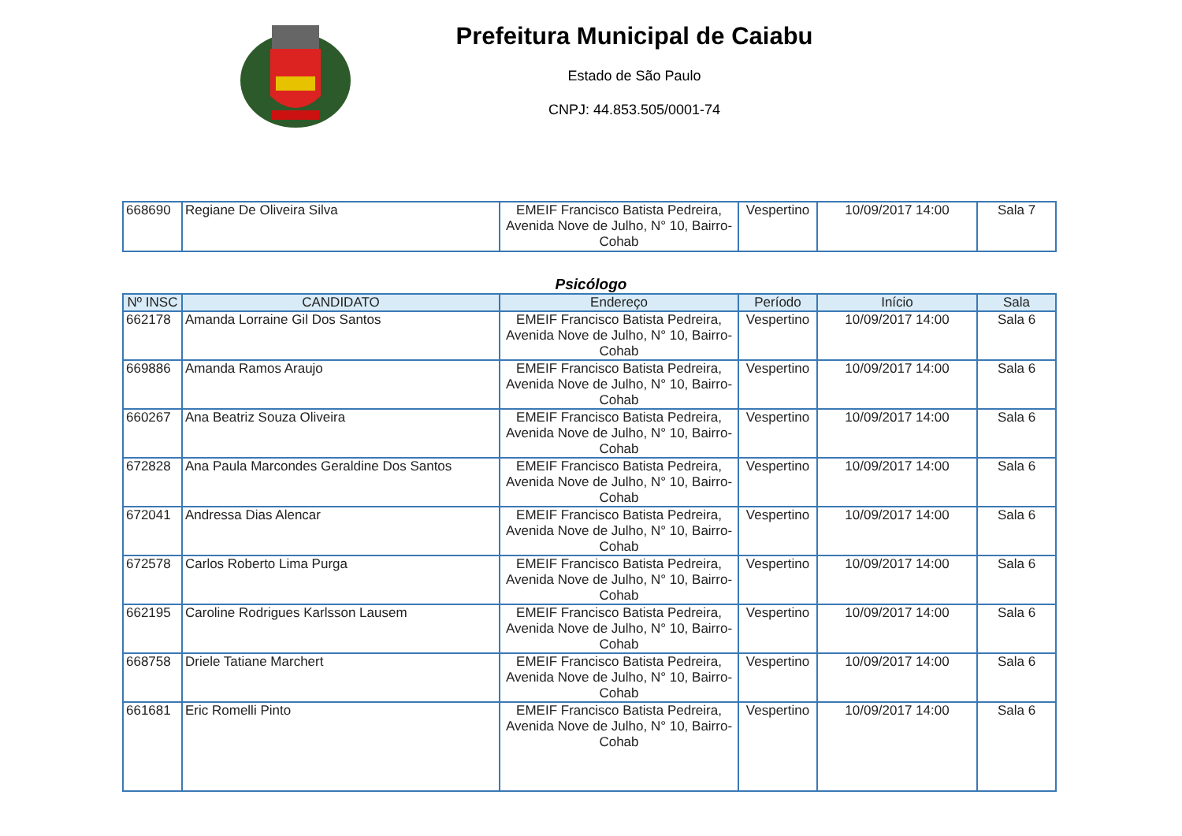Prefeitura Municipal de Caiabu
Estado de São Paulo
CNPJ: 44.853.505/0001-74
| 668690 | Regiane De Oliveira Silva | EMEIF Francisco Batista Pedreira, Avenida Nove de Julho, N° 10, Bairro-Cohab | Vespertino | 10/09/2017 14:00 | Sala 7 |
Psicólogo
| Nº INSC | CANDIDATO | Endereço | Período | Início | Sala |
| --- | --- | --- | --- | --- | --- |
| 662178 | Amanda Lorraine Gil Dos Santos | EMEIF Francisco Batista Pedreira, Avenida Nove de Julho, N° 10, Bairro-Cohab | Vespertino | 10/09/2017 14:00 | Sala 6 |
| 669886 | Amanda Ramos Araujo | EMEIF Francisco Batista Pedreira, Avenida Nove de Julho, N° 10, Bairro-Cohab | Vespertino | 10/09/2017 14:00 | Sala 6 |
| 660267 | Ana Beatriz Souza Oliveira | EMEIF Francisco Batista Pedreira, Avenida Nove de Julho, N° 10, Bairro-Cohab | Vespertino | 10/09/2017 14:00 | Sala 6 |
| 672828 | Ana Paula Marcondes Geraldine Dos Santos | EMEIF Francisco Batista Pedreira, Avenida Nove de Julho, N° 10, Bairro-Cohab | Vespertino | 10/09/2017 14:00 | Sala 6 |
| 672041 | Andressa Dias Alencar | EMEIF Francisco Batista Pedreira, Avenida Nove de Julho, N° 10, Bairro-Cohab | Vespertino | 10/09/2017 14:00 | Sala 6 |
| 672578 | Carlos Roberto Lima Purga | EMEIF Francisco Batista Pedreira, Avenida Nove de Julho, N° 10, Bairro-Cohab | Vespertino | 10/09/2017 14:00 | Sala 6 |
| 662195 | Caroline Rodrigues Karlsson Lausem | EMEIF Francisco Batista Pedreira, Avenida Nove de Julho, N° 10, Bairro-Cohab | Vespertino | 10/09/2017 14:00 | Sala 6 |
| 668758 | Driele Tatiane Marchert | EMEIF Francisco Batista Pedreira, Avenida Nove de Julho, N° 10, Bairro-Cohab | Vespertino | 10/09/2017 14:00 | Sala 6 |
| 661681 | Eric Romelli Pinto | EMEIF Francisco Batista Pedreira, Avenida Nove de Julho, N° 10, Bairro-Cohab | Vespertino | 10/09/2017 14:00 | Sala 6 |